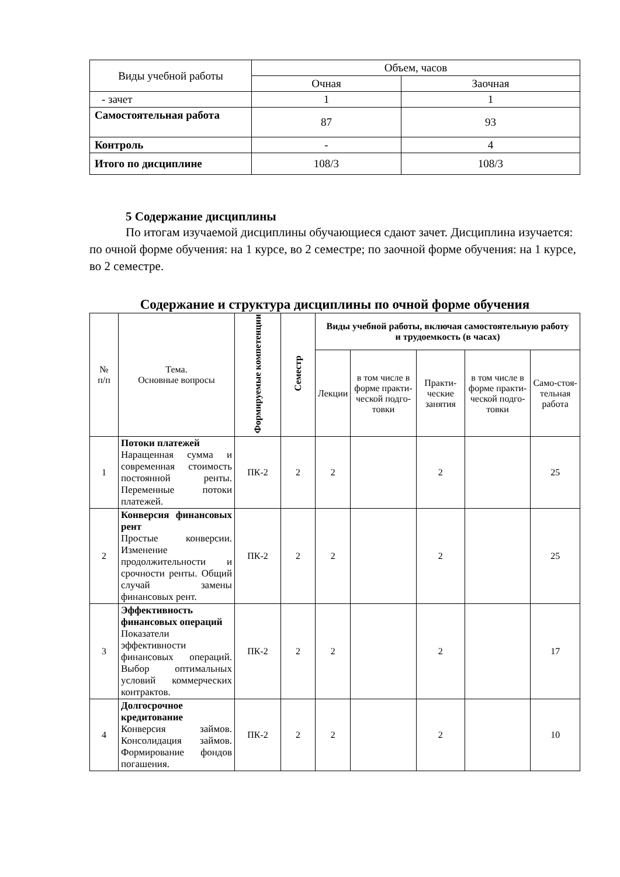| Виды учебной работы | Объем, часов | |
| | Очная | Заочная |
| - зачет | 1 | 1 |
| Самостоятельная работа | 87 | 93 |
| Контроль | - | 4 |
| Итого по дисциплине | 108/3 | 108/3 |
5 Содержание дисциплины
По итогам изучаемой дисциплины обучающиеся сдают зачет. Дисциплина изучается: по очной форме обучения: на 1 курсе, во 2 семестре; по заочной форме обучения: на 1 курсе, во 2 семестре.
Содержание и структура дисциплины по очной форме обучения
| № п/п | Тема. Основные вопросы | Формируемые компетенции | Семестр | Виды учебной работы, включая самостоятельную работу и трудоемкость (в часах) | | | | |
| | | | | Лекции | в том числе в форме практи-ческой подго-товки | Практи-ческие занятия | в том числе в форме практи-ческой подго-товки | Само-стоя-тельная работа |
| 1 | Потоки платежей Наращенная сумма и современная стоимость постоянной ренты. Переменные потоки платежей. | ПК-2 | 2 | 2 | | 2 | | 25 |
| 2 | Конверсия финансовых рент Простые конверсии. Изменение продолжительности и срочности ренты. Общий случай замены финансовых рент. | ПК-2 | 2 | 2 | | 2 | | 25 |
| 3 | Эффективность финансовых операций Показатели эффективности финансовых операций. Выбор оптимальных условий коммерческих контрактов. | ПК-2 | 2 | 2 | | 2 | | 17 |
| 4 | Долгосрочное кредитование Конверсия займов. Консолидация займов. Формирование фондов погашения. | ПК-2 | 2 | 2 | | 2 | | 10 |